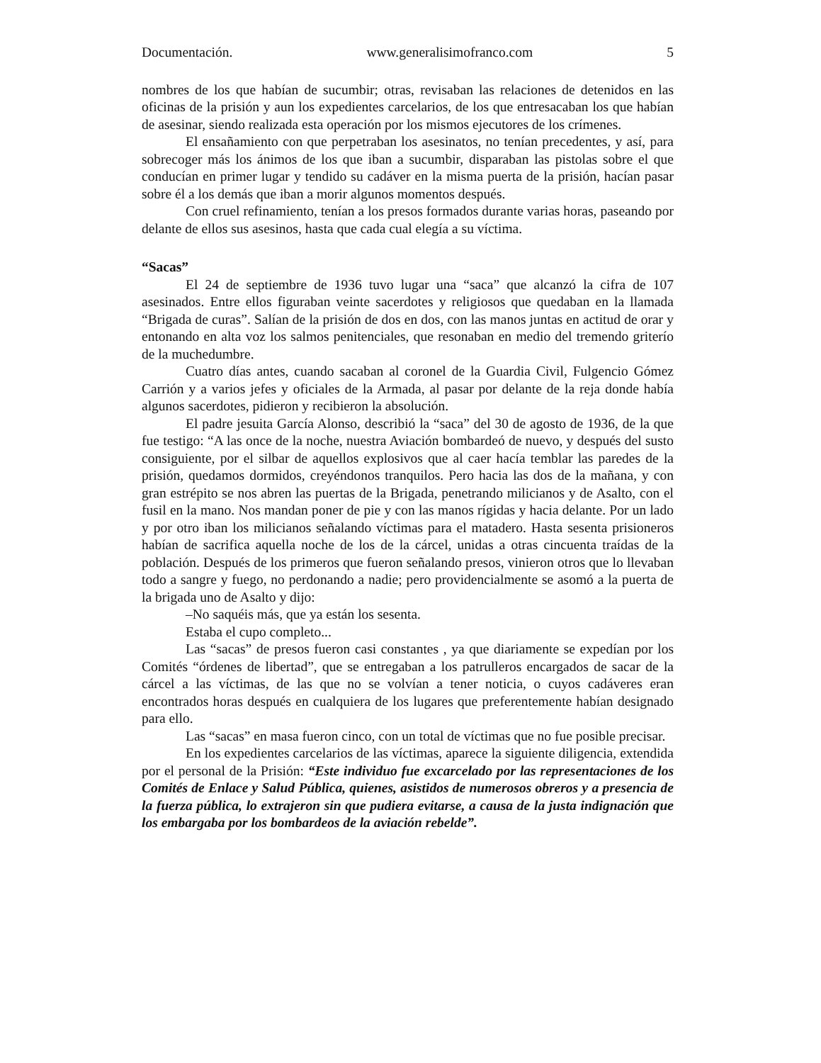Documentación. www.generalisimofranco.com 5
nombres de los que habían de sucumbir; otras, revisaban las relaciones de detenidos en las oficinas de la prisión y aun los expedientes carcelarios, de los que entresacaban los que habían de asesinar, siendo realizada esta operación por los mismos ejecutores de los crímenes.
El ensañamiento con que perpetraban los asesinatos, no tenían precedentes, y así, para sobrecoger más los ánimos de los que iban a sucumbir, disparaban las pistolas sobre el que conducían en primer lugar y tendido su cadáver en la misma puerta de la prisión, hacían pasar sobre él a los demás que iban a morir algunos momentos después.
Con cruel refinamiento, tenían a los presos formados durante varias horas, paseando por delante de ellos sus asesinos, hasta que cada cual elegía a su víctima.
“Sacas”
El 24 de septiembre de 1936 tuvo lugar una “saca” que alcanzó la cifra de 107 asesinados. Entre ellos figuraban veinte sacerdotes y religiosos que quedaban en la llamada “Brigada de curas”. Salían de la prisión de dos en dos, con las manos juntas en actitud de orar y entonando en alta voz los salmos penitenciales, que resonaban en medio del tremendo griterío de la muchedumbre.
Cuatro días antes, cuando sacaban al coronel de la Guardia Civil, Fulgencio Gómez Carrión y a varios jefes y oficiales de la Armada, al pasar por delante de la reja donde había algunos sacerdotes, pidieron y recibieron la absolución.
El padre jesuita García Alonso, describió la “saca” del 30 de agosto de 1936, de la que fue testigo: “A las once de la noche, nuestra Aviación bombardeó de nuevo, y después del susto consiguiente, por el silbar de aquellos explosivos que al caer hacía temblar las paredes de la prisión, quedamos dormidos, creyéndonos tranquilos. Pero hacia las dos de la mañana, y con gran estrépito se nos abren las puertas de la Brigada, penetrando milicianos y de Asalto, con el fusil en la mano. Nos mandan poner de pie y con las manos rígidas y hacia delante. Por un lado y por otro iban los milicianos señalando víctimas para el matadero. Hasta sesenta prisioneros habían de sacrifica aquella noche de los de la cárcel, unidas a otras cincuenta traídas de la población. Después de los primeros que fueron señalando presos, vinieron otros que lo llevaban todo a sangre y fuego, no perdonando a nadie; pero providencialmente se asomó a la puerta de la brigada uno de Asalto y dijo:
–No saquéis más, que ya están los sesenta.
Estaba el cupo completo...
Las “sacas” de presos fueron casi constantes , ya que diariamente se expedían por los Comités “órdenes de libertad”, que se entregaban a los patrulleros encargados de sacar de la cárcel a las víctimas, de las que no se volvían a tener noticia, o cuyos cadáveres eran encontrados horas después en cualquiera de los lugares que preferentemente habían designado para ello.
Las “sacas” en masa fueron cinco, con un total de víctimas que no fue posible precisar.
En los expedientes carcelarios de las víctimas, aparece la siguiente diligencia, extendida por el personal de la Prisión: “Este individuo fue excarcelado por las representaciones de los Comités de Enlace y Salud Pública, quienes, asistidos de numerosos obreros y a presencia de la fuerza pública, lo extrajeron sin que pudiera evitarse, a causa de la justa indignación que los embargaba por los bombardeos de la aviación rebelde”.